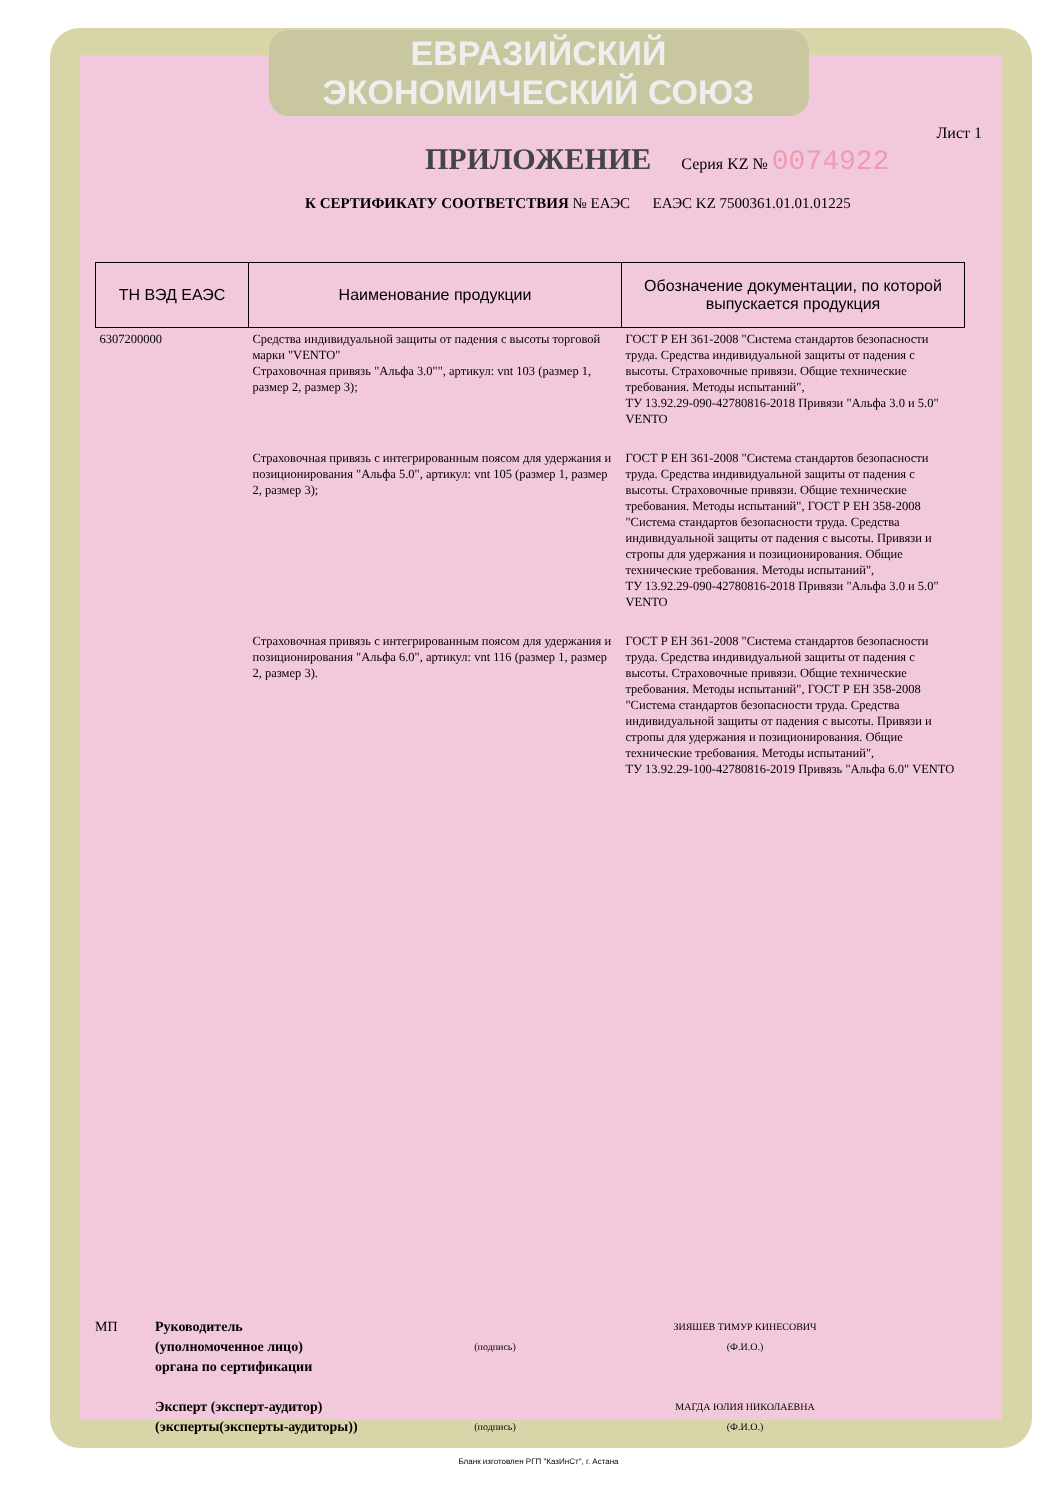ЕВРАЗИЙСКИЙ ЭКОНОМИЧЕСКИЙ СОЮЗ
Лист 1
ПРИЛОЖЕНИЕ Серия KZ № 0074922
К СЕРТИФИКАТУ СООТВЕТСТВИЯ № ЕАЭС ЕАЭС KZ 7500361.01.01.01225
| ТН ВЭД ЕАЭС | Наименование продукции | Обозначение документации, по которой выпускается продукция |
| --- | --- | --- |
| 6307200000 | Средства индивидуальной защиты от падения с высоты торговой марки "VENTO" Страховочная привязь "Альфа 3.0"", артикул: vnt 103 (размер 1, размер 2, размер 3); | ГОСТ Р ЕН 361-2008 "Система стандартов безопасности труда. Средства индивидуальной защиты от падения с высоты. Страховочные привязи. Общие технические требования. Методы испытаний", ТУ 13.92.29-090-42780816-2018 Привязи "Альфа 3.0 и 5.0" VENTO |
| | Страховочная привязь с интегрированным поясом для удержания и позиционирования "Альфа 5.0", артикул: vnt 105 (размер 1, размер 2, размер 3); | ГОСТ Р ЕН 361-2008 "Система стандартов безопасности труда. Средства индивидуальной защиты от падения с высоты. Страховочные привязи. Общие технические требования. Методы испытаний", ГОСТ Р ЕН 358-2008 "Система стандартов безопасности труда. Средства индивидуальной защиты от падения с высоты. Привязи и стропы для удержания и позиционирования. Общие технические требования. Методы испытаний", ТУ 13.92.29-090-42780816-2018 Привязи "Альфа 3.0 и 5.0" VENTO |
| | Страховочная привязь с интегрированным поясом для удержания и позиционирования "Альфа 6.0", артикул: vnt 116 (размер 1, размер 2, размер 3). | ГОСТ Р ЕН 361-2008 "Система стандартов безопасности труда. Средства индивидуальной защиты от падения с высоты. Страховочные привязи. Общие технические требования. Методы испытаний", ГОСТ Р ЕН 358-2008 "Система стандартов безопасности труда. Средства индивидуальной защиты от падения с высоты. Привязи и стропы для удержания и позиционирования. Общие технические требования. Методы испытаний", ТУ 13.92.29-100-42780816-2019 Привязь "Альфа 6.0" VENTO |
МП Руководитель
(уполномоченное лицо)
органа по сертификации
(подпись) ЗИЯШЕВ ТИМУР КИНЕСОВИЧ
(Ф.И.О.)
Эксперт (эксперт-аудитор)
(эксперты(эксперты-аудиторы))
(подпись) МАГДА ЮЛИЯ НИКОЛАЕВНА
(Ф.И.О.)
Бланк изготовлен РГП "КазИнСт", г. Астана